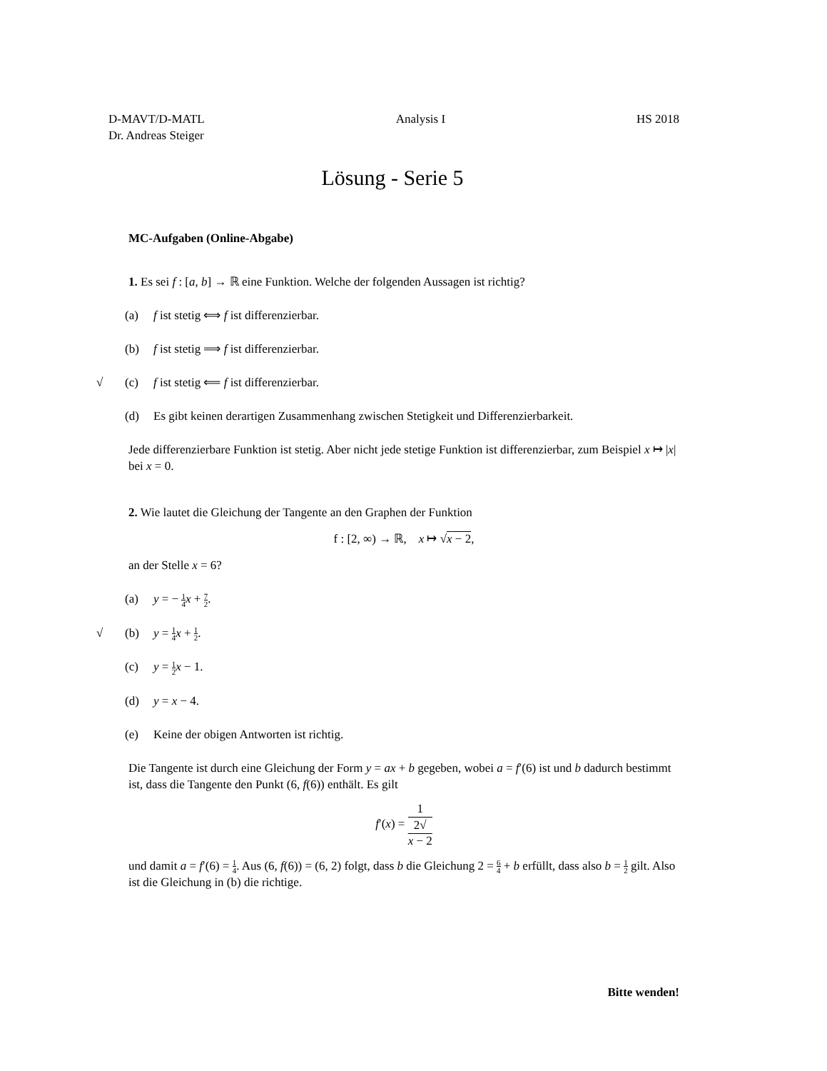D-MAVT/D-MATL
Dr. Andreas Steiger
Analysis I HS 2018
Lösung - Serie 5
MC-Aufgaben (Online-Abgabe)
1. Es sei f : [a, b] → ℝ eine Funktion. Welche der folgenden Aussagen ist richtig?
(a) f ist stetig ⟺ f ist differenzierbar.
(b) f ist stetig ⟹ f ist differenzierbar.
√ (c) f ist stetig ⟸ f ist differenzierbar.
(d) Es gibt keinen derartigen Zusammenhang zwischen Stetigkeit und Differenzierbarkeit.
Jede differenzierbare Funktion ist stetig. Aber nicht jede stetige Funktion ist differenzierbar, zum Beispiel x ↦ |x| bei x = 0.
2. Wie lautet die Gleichung der Tangente an den Graphen der Funktion
f : [2, ∞) → ℝ, x ↦ √x − 2,
an der Stelle x = 6?
(a) y = − 1 4 x + 7 2.
√ (b) y = 1 4 x + 1 2.
(c) y = 1 2 x − 1.
(d) y = x − 4.
(e) Keine der obigen Antworten ist richtig.
Die Tangente ist durch eine Gleichung der Form y = ax + b gegeben, wobei a = f′(6) ist und b dadurch bestimmt ist, dass die Tangente den Punkt (6, f(6)) enthält. Es gilt
f′(x) = 1 2√
x − 2
und damit a = f′(6) = 1 4. Aus (6, f(6)) = (6, 2) folgt, dass b die Gleichung 2 = 6 4 + b erfüllt, dass also b = 1 2 gilt. Also ist die Gleichung in (b) die richtige.
Bitte wenden!